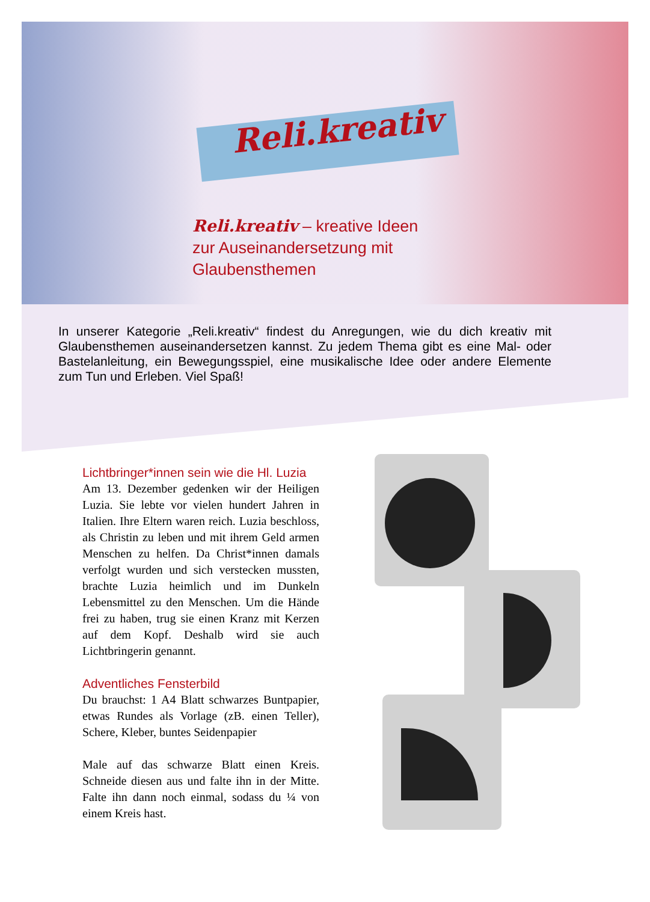Reli.kreativ
Reli.kreativ – kreative Ideen zur Auseinandersetzung mit Glaubensthemen
In unserer Kategorie „Reli.kreativ“ findest du Anregungen, wie du dich kreativ mit Glaubensthemen auseinandersetzen kannst. Zu jedem Thema gibt es eine Mal- oder Bastelanleitung, ein Bewegungsspiel, eine musikalische Idee oder andere Elemente zum Tun und Erleben. Viel Spaß!
Lichtbringer*innen sein wie die Hl. Luzia
Am 13. Dezember gedenken wir der Heiligen Luzia. Sie lebte vor vielen hundert Jahren in Italien. Ihre Eltern waren reich. Luzia beschloss, als Christin zu leben und mit ihrem Geld armen Menschen zu helfen. Da Christ*innen damals verfolgt wurden und sich verstecken mussten, brachte Luzia heimlich und im Dunkeln Lebensmittel zu den Menschen. Um die Hände frei zu haben, trug sie einen Kranz mit Kerzen auf dem Kopf. Deshalb wird sie auch Lichtbringerin genannt.
Adventliches Fensterbild
Du brauchst: 1 A4 Blatt schwarzes Buntpapier, etwas Rundes als Vorlage (zB. einen Teller), Schere, Kleber, buntes Seidenpapier
Male auf das schwarze Blatt einen Kreis. Schneide diesen aus und falte ihn in der Mitte. Falte ihn dann noch einmal, sodass du ¼ von einem Kreis hast.